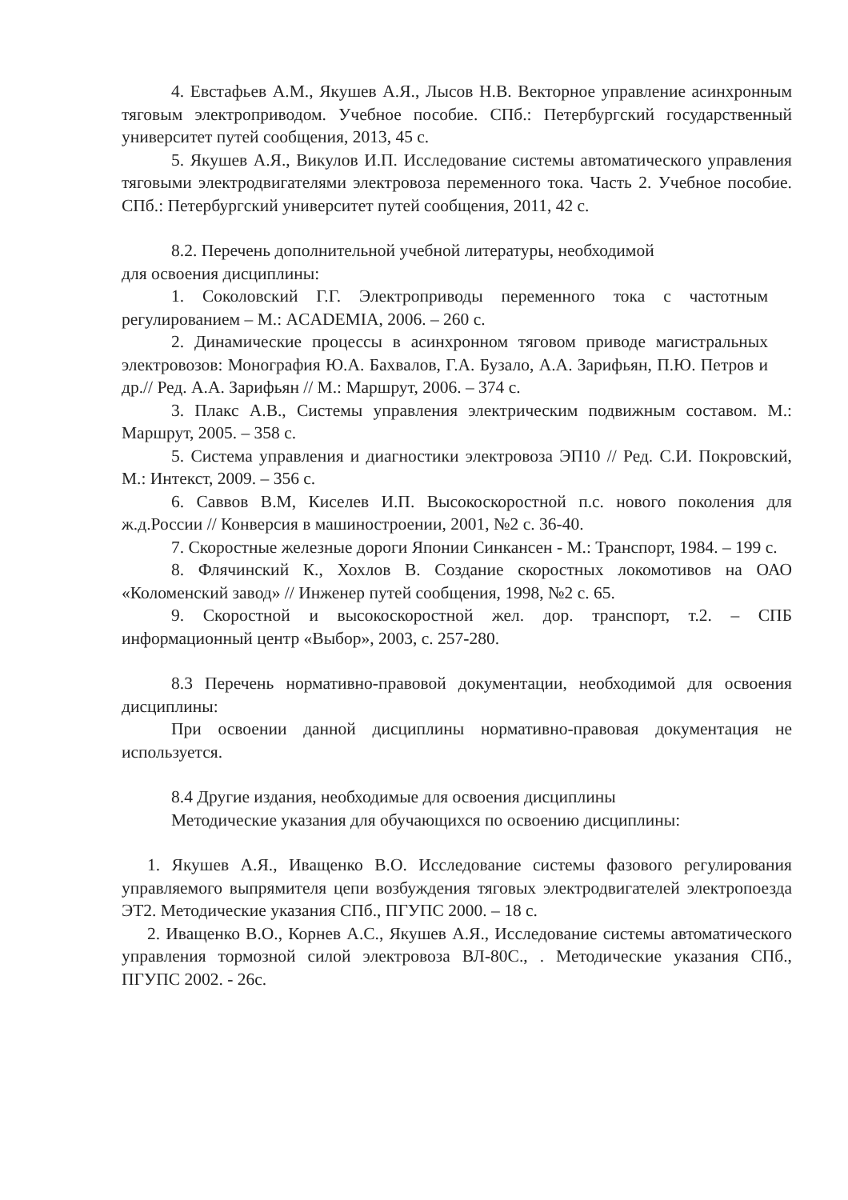4. Евстафьев А.М., Якушев А.Я., Лысов Н.В. Векторное управление асинхронным тяговым электроприводом. Учебное пособие. СПб.: Петербургский государственный университет путей сообщения, 2013, 45 с.
5. Якушев А.Я., Викулов И.П. Исследование системы автоматического управления тяговыми электродвигателями электровоза переменного тока. Часть 2. Учебное пособие. СПб.: Петербургский университет путей сообщения, 2011, 42 с.
8.2. Перечень дополнительной учебной литературы, необходимой
для освоения дисциплины:
1. Соколовский Г.Г. Электроприводы переменного тока с частотным регулированием – М.: ACADEMIA, 2006. – 260 с.
2. Динамические процессы в асинхронном тяговом приводе магистральных электровозов: Монография Ю.А. Бахвалов, Г.А. Бузало, А.А. Зарифьян, П.Ю. Петров и др.// Ред. А.А. Зарифьян // М.: Маршрут, 2006. – 374 с.
3. Плакс А.В., Системы управления электрическим подвижным составом. М.: Маршрут, 2005. – 358 с.
5. Система управления и диагностики электровоза ЭП10 // Ред. С.И. Покровский, М.: Интекст, 2009. – 356 с.
6. Саввов В.М, Киселев И.П. Высокоскоростной п.с. нового поколения для ж.д.России // Конверсия в машиностроении, 2001, №2 с. 36-40.
7. Скоростные железные дороги Японии Синкансен - М.: Транспорт, 1984. – 199 с.
8. Флячинский К., Хохлов В. Создание скоростных локомотивов на ОАО «Коломенский завод» // Инженер путей сообщения, 1998, №2 с. 65.
9. Скоростной и высокоскоростной жел. дор. транспорт, т.2. – СПБ информационный центр «Выбор», 2003, с. 257-280.
8.3 Перечень нормативно-правовой документации, необходимой для освоения дисциплины:
При освоении данной дисциплины нормативно-правовая документация не используется.
8.4 Другие издания, необходимые для освоения дисциплины
Методические указания для обучающихся по освоению дисциплины:
1. Якушев А.Я., Иващенко В.О. Исследование системы фазового регулирования управляемого выпрямителя цепи возбуждения тяговых электродвигателей электропоезда ЭТ2. Методические указания СПб., ПГУПС 2000. – 18 с.
2. Иващенко В.О., Корнев А.С., Якушев А.Я., Исследование системы автоматического управления тормозной силой электровоза ВЛ-80С., . Методические указания СПб., ПГУПС 2002. - 26с.